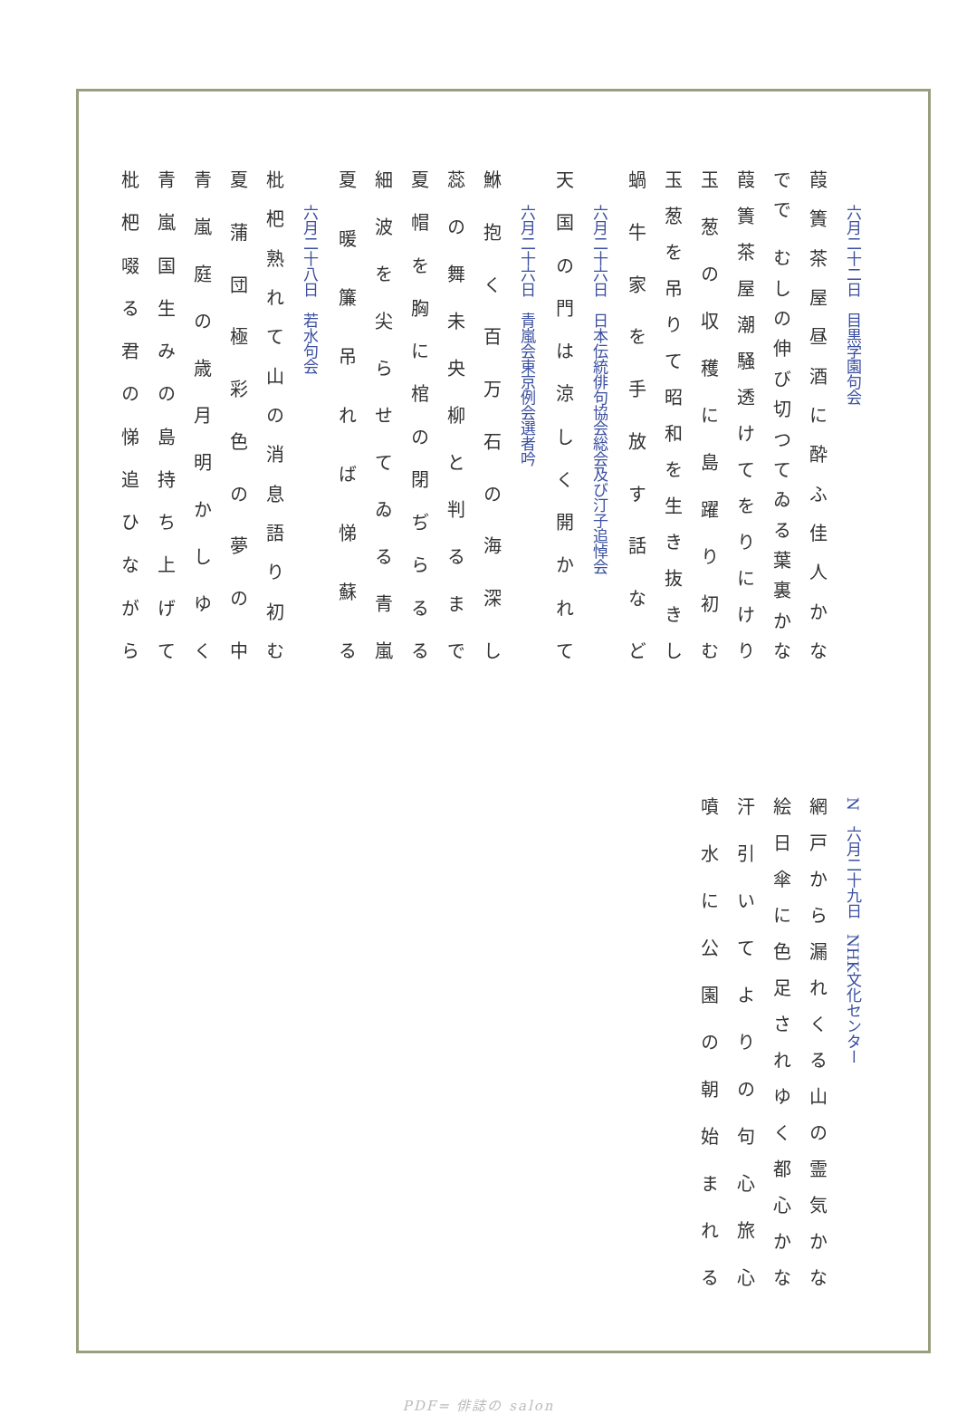六月二十二日　目黒学園句会
葭簀茶屋昼酒に酔ふ佳人かな
でで むしの伸び切つてゐる葉裏かな
葭簀茶屋潮騒透けてをりにけり
玉葱の収穫に島躍り初む
玉葱を吊りて昭和を生き抜きし
蝸牛家を手放す話など
六月二十六日　日本伝統俳句協会総会及び汀子追悼会
天国の門は涼しく開かれて
六月二十六日　青嵐会東京例会選者吟
鮴抱く百万石の海深し
蕊の舞未央柳と判るまで
夏帽を胸に棺の閉ぢらるる
細波を尖らせてゐる青嵐
夏暖簾吊れば悌蘇る
六月二十八日　若水句会
枇杷熟れて山の消息語り初む
夏蒲団極彩色の夢の中
青嵐庭の歳月明かしゆく
青嵐国生みの島持ち上げて
枇杷啜る君の悌追ひながら
N　六月二十九日　NHK文化センター
網戸から漏れくる山の霊気かな
絵日傘に色足されゆく都心かな
汗引いてよりの句心旅心
噴水に公園の朝始まれる
PDF= 俳誌の salon